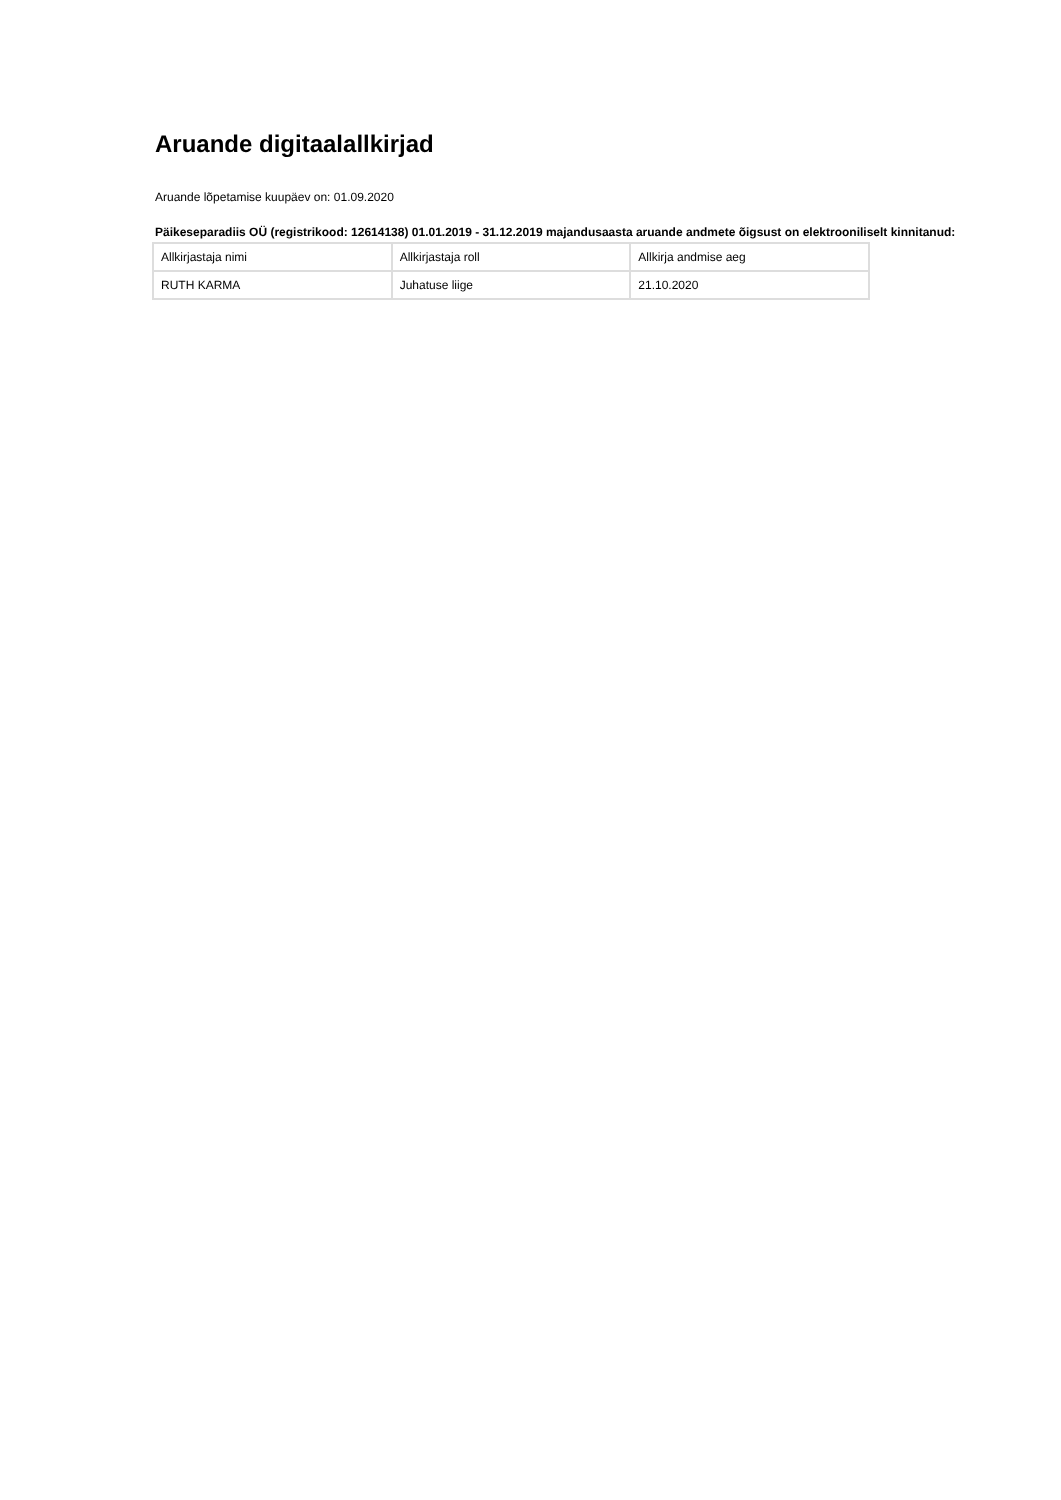Aruande digitaalallkirjad
Aruande lõpetamise kuupäev on: 01.09.2020
Päikeseparadiis OÜ (registrikood: 12614138) 01.01.2019 - 31.12.2019 majandusaasta aruande andmete õigsust on elektrooniliselt kinnitanud:
| Allkirjastaja nimi | Allkirjastaja roll | Allkirja andmise aeg |
| --- | --- | --- |
| RUTH KARMA | Juhatuse liige | 21.10.2020 |